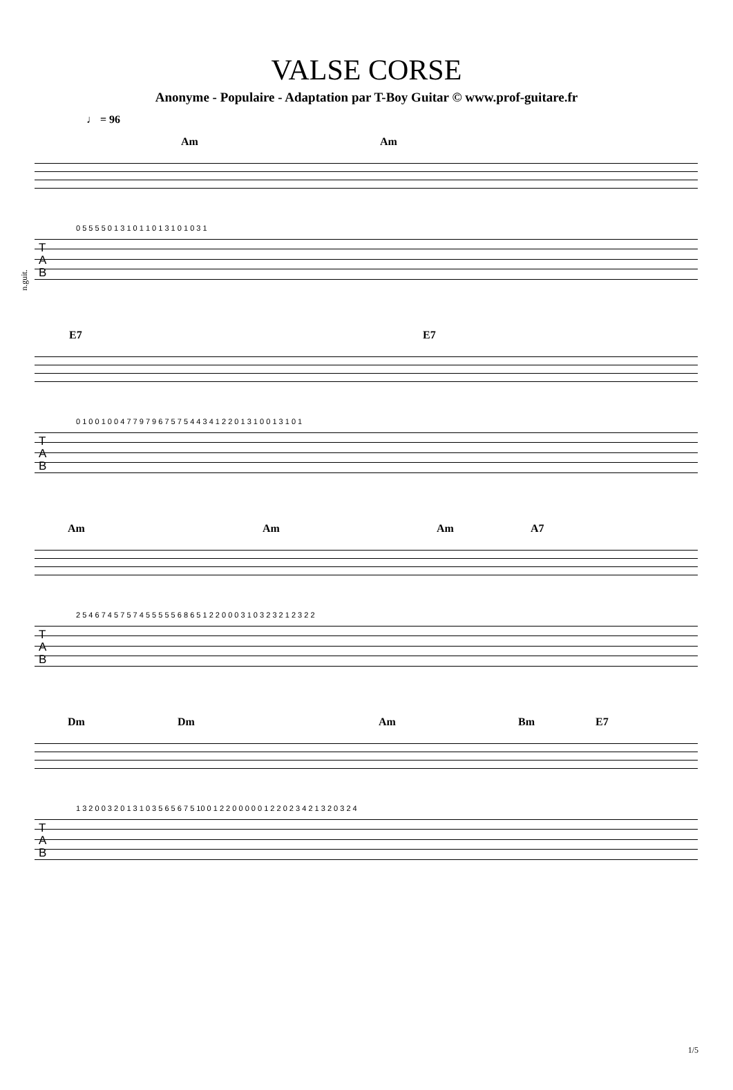VALSE CORSE
Anonyme - Populaire - Adaptation par T-Boy Guitar © www.prof-guitare.fr
♩ = 96
n.guit.
Am Am
T
A
B
0 5 5 5 5 0 1 3 1 0 1 1 0 1 3 1 0 1 0 3 1
E7 E7
T
A
B
0 1 0 0 1 0 0 4 7 7 9 7 9 6 7 5 7 5 4 4 3 4 1 2 2 0 1 3 1 0 0 1 3 1 0 1
Am Am Am A7
T
A
B
2 5 4 6 7 4 5 7 5 7 4 5 5 5 5 5 6 8 6 5 1 2 2 0 0 0 3 1 0 3 2 3 2 1 2 3 2 2
Dm Dm Am Bm E7
T
A
B
1 3 2 0 0 3 2 0 1 3 1 0 3 5 6 5 6 7 5 10 0 1 2 2 0 0 0 0 0 1 2 2 0 2 3 4 2 1 3 2 0 3 2 4
1/5